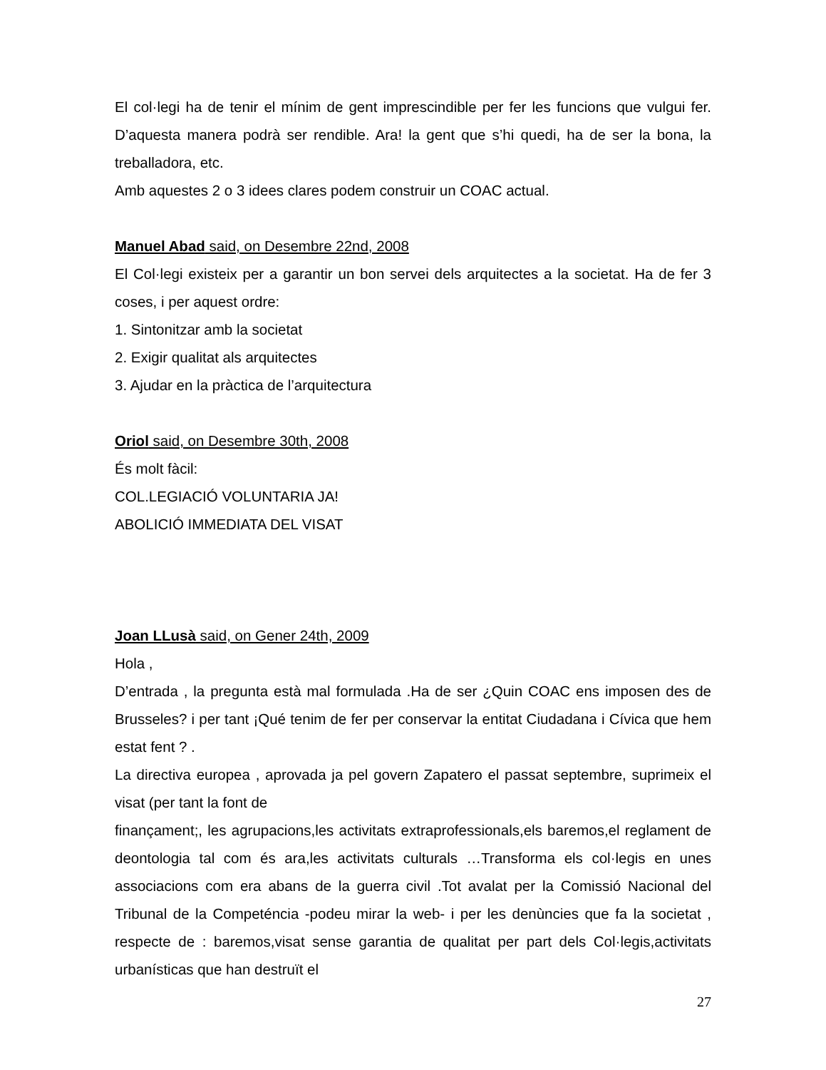El col·legi ha de tenir el mínim de gent imprescindible per fer les funcions que vulgui fer. D’aquesta manera podrà ser rendible. Ara! la gent que s’hi quedi, ha de ser la bona, la treballadora, etc.
Amb aquestes 2 o 3 idees clares podem construir un COAC actual.
Manuel Abad said, on Desembre 22nd, 2008
El Col·legi existeix per a garantir un bon servei dels arquitectes a la societat. Ha de fer 3 coses, i per aquest ordre:
1. Sintonitzar amb la societat
2. Exigir qualitat als arquitectes
3. Ajudar en la pràctica de l’arquitectura
Oriol said, on Desembre 30th, 2008
És molt fàcil:
COL.LEGIACIÓ VOLUNTARIA JA!
ABOLICIÓ IMMEDIATA DEL VISAT
Joan LLusà said, on Gener 24th, 2009
Hola ,
D’entrada , la pregunta està mal formulada .Ha de ser ¿Quin COAC ens imposen des de Brusseles? i per tant ¡Qué tenim de fer per conservar la entitat Ciudadana i Cívica que hem estat fent ? .
La directiva europea , aprovada ja pel govern Zapatero el passat septembre, suprimeix el visat (per tant la font de
finançament;, les agrupacions,les activitats extraprofessionals,els baremos,el reglament de deontologia tal com és ara,les activitats culturals …Transforma els col·legis en unes associacions com era abans de la guerra civil .Tot avalat per la Comissió Nacional del Tribunal de la Competéncia -podeu mirar la web- i per les denùncies que fa la societat , respecte de : baremos,visat sense garantia de qualitat per part dels Col·legis,activitats urbanísticas que han destruït el
27